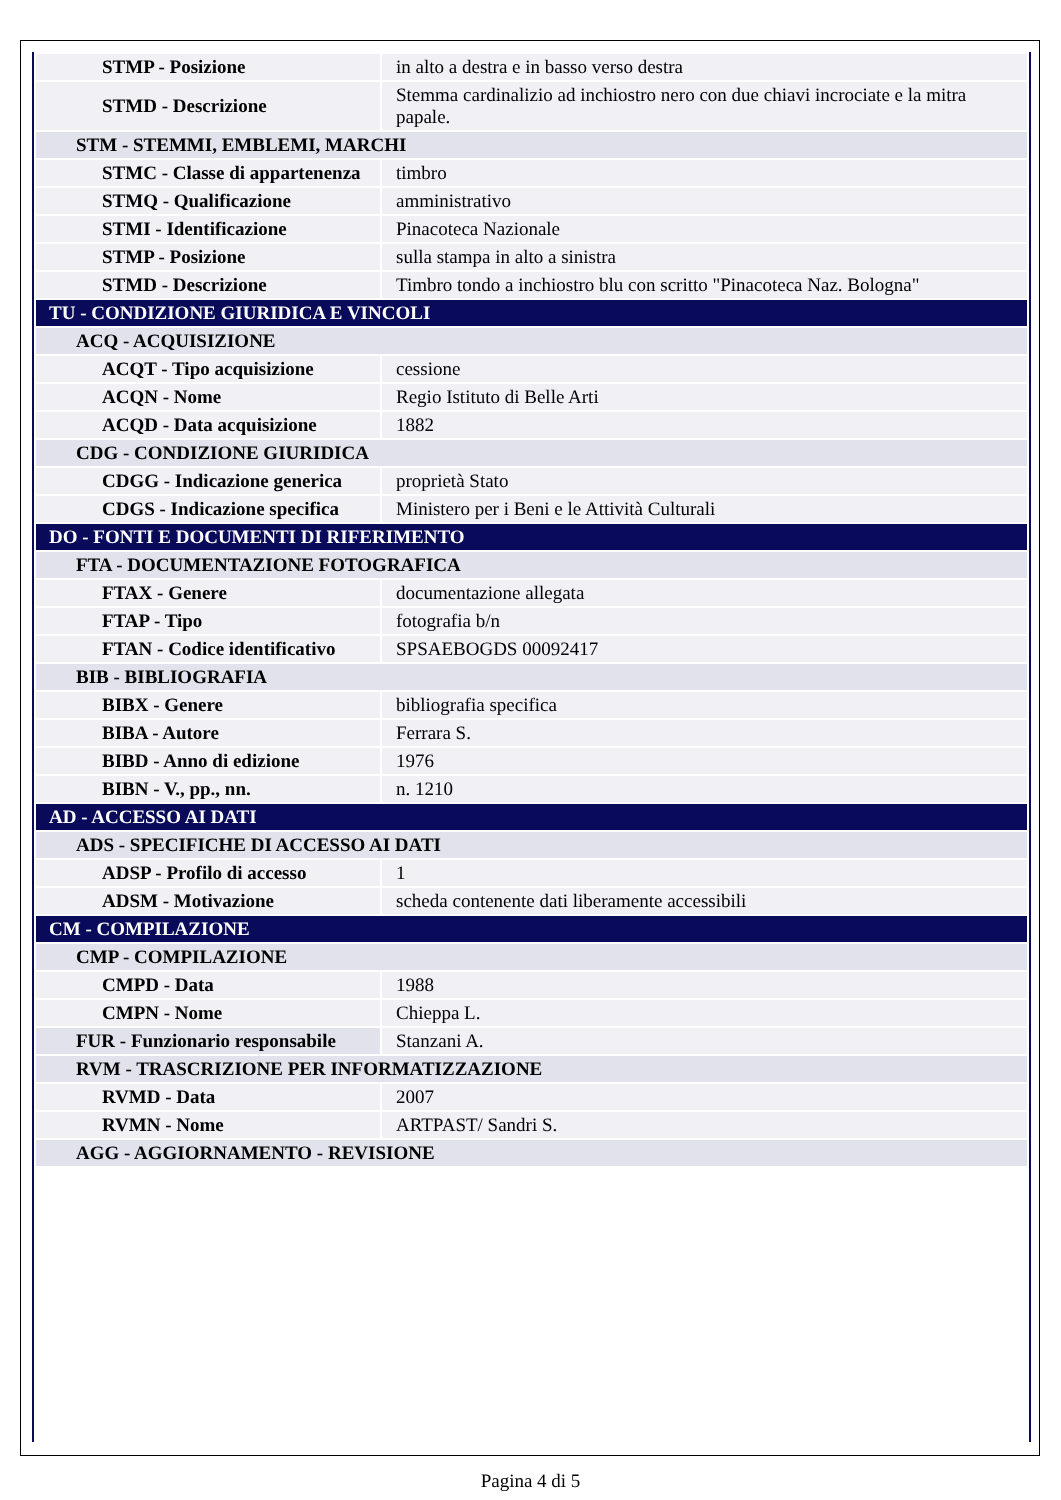| STMP - Posizione | in alto a destra e in basso verso destra |
| STMD - Descrizione | Stemma cardinalizio ad inchiostro nero con due chiavi incrociate e la mitra papale. |
| STM - STEMMI, EMBLEMI, MARCHI | |
| STMC - Classe di appartenenza | timbro |
| STMQ - Qualificazione | amministrativo |
| STMI - Identificazione | Pinacoteca Nazionale |
| STMP - Posizione | sulla stampa in alto a sinistra |
| STMD - Descrizione | Timbro tondo a inchiostro blu con scritto "Pinacoteca Naz. Bologna" |
| TU - CONDIZIONE GIURIDICA E VINCOLI | |
| ACQ - ACQUISIZIONE | |
| ACQT - Tipo acquisizione | cessione |
| ACQN - Nome | Regio Istituto di Belle Arti |
| ACQD - Data acquisizione | 1882 |
| CDG - CONDIZIONE GIURIDICA | |
| CDGG - Indicazione generica | proprietà Stato |
| CDGS - Indicazione specifica | Ministero per i Beni e le Attività Culturali |
| DO - FONTI E DOCUMENTI DI RIFERIMENTO | |
| FTA - DOCUMENTAZIONE FOTOGRAFICA | |
| FTAX - Genere | documentazione allegata |
| FTAP - Tipo | fotografia b/n |
| FTAN - Codice identificativo | SPSAEBOGDS 00092417 |
| BIB - BIBLIOGRAFIA | |
| BIBX - Genere | bibliografia specifica |
| BIBA - Autore | Ferrara S. |
| BIBD - Anno di edizione | 1976 |
| BIBN - V., pp., nn. | n. 1210 |
| AD - ACCESSO AI DATI | |
| ADS - SPECIFICHE DI ACCESSO AI DATI | |
| ADSP - Profilo di accesso | 1 |
| ADSM - Motivazione | scheda contenente dati liberamente accessibili |
| CM - COMPILAZIONE | |
| CMP - COMPILAZIONE | |
| CMPD - Data | 1988 |
| CMPN - Nome | Chieppa L. |
| FUR - Funzionario responsabile | Stanzani A. |
| RVM - TRASCRIZIONE PER INFORMATIZZAZIONE | |
| RVMD - Data | 2007 |
| RVMN - Nome | ARTPAST/ Sandri S. |
| AGG - AGGIORNAMENTO - REVISIONE | |
Pagina 4 di 5